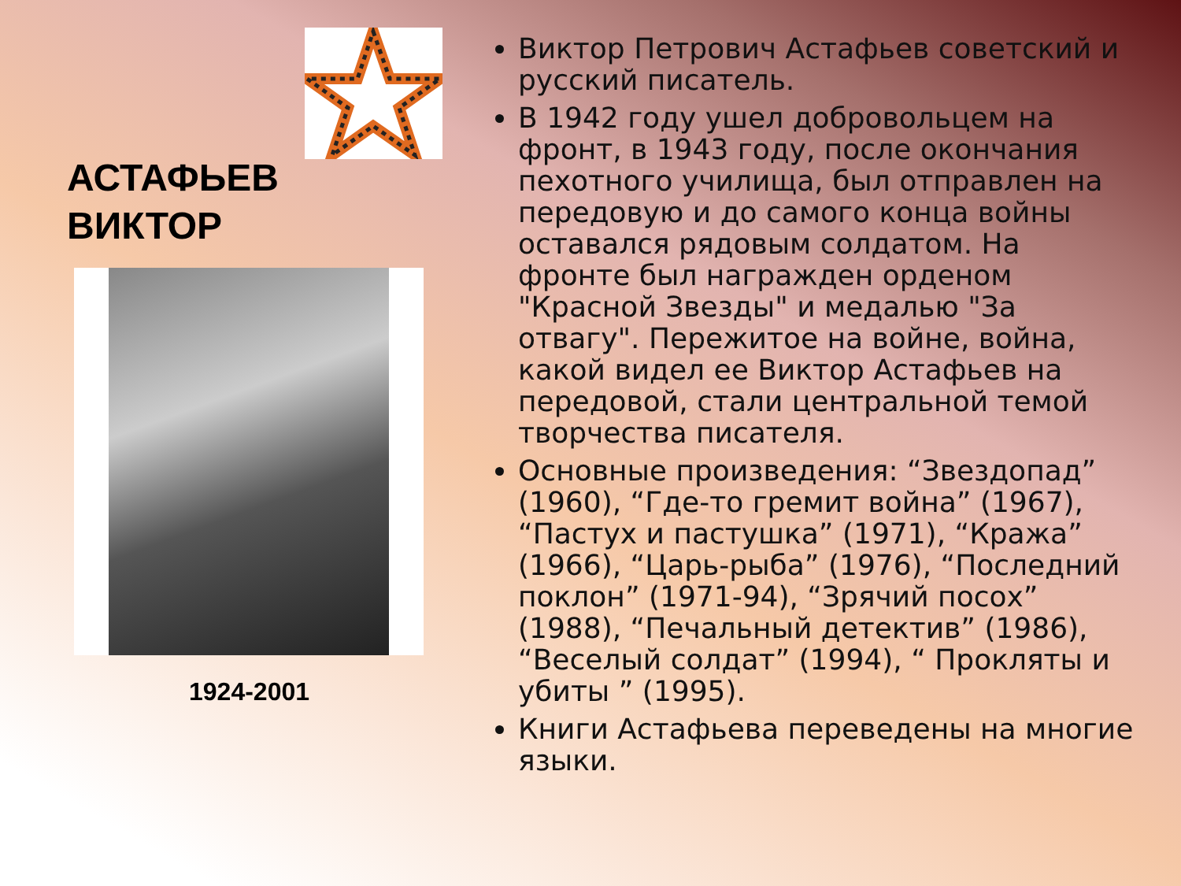АСТАФЬЕВ
ВИКТОР
1924-2001
Виктор Петрович Астафьев советский и русский писатель.
В 1942 году ушел добровольцем на фронт, в 1943 году, после окончания пехотного училища, был отправлен на передовую и до самого конца войны оставался рядовым солдатом. На фронте был награжден орденом "Красной Звезды" и медалью "За отвагу". Пережитое на войне, война, какой видел ее Виктор Астафьев на передовой, стали центральной темой творчества писателя.
Основные произведения: “Звездопад” (1960), “Где-то гремит война” (1967), “Пастух и пастушка” (1971), “Кража” (1966), “Царь-рыба” (1976), “Последний поклон” (1971-94), “Зрячий посох” (1988), “Печальный детектив” (1986), “Веселый солдат” (1994), “ Прокляты и убиты ” (1995).
Книги Астафьева переведены на многие языки.